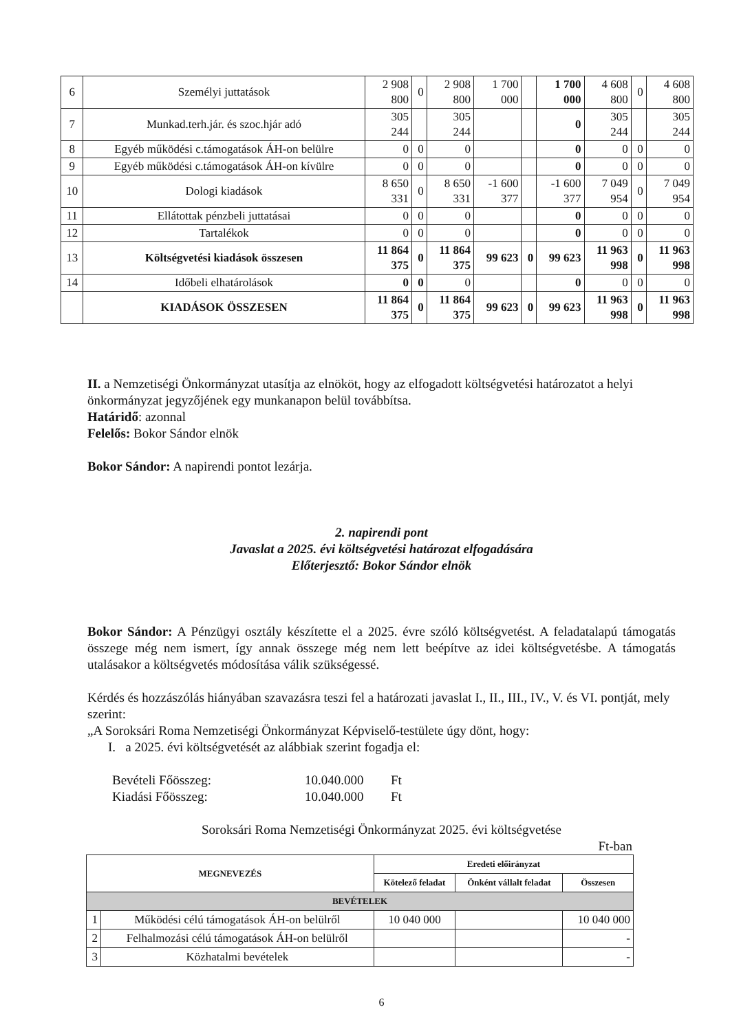| 6 | Személyi juttatások | 2 908 800 | 0 | 2 908 800 | 1 700 000 | | 1 700 000 | 4 608 800 | 0 | 4 608 800 |
| 7 | Munkad.terh.jár. és szoc.hjár adó | 305 244 | | 305 244 | | | 0 | 305 244 | | 305 244 |
| 8 | Egyéb működési c.támogatások ÁH-on belülre | 0 | 0 | 0 | | | 0 | 0 | 0 | 0 |
| 9 | Egyéb működési c.támogatások ÁH-on kívülre | 0 | 0 | 0 | | | 0 | 0 | 0 | 0 |
| 10 | Dologi kiadások | 8 650 331 | 0 | 8 650 331 | -1 600 377 | | -1 600 377 | 7 049 954 | 0 | 7 049 954 |
| 11 | Ellátottak pénzbeli juttatásai | 0 | 0 | 0 | | | 0 | 0 | 0 | 0 |
| 12 | Tartalékok | 0 | 0 | 0 | | | 0 | 0 | 0 | 0 |
| 13 | Költségvetési kiadások összesen | 11 864 375 | 0 | 11 864 375 | 99 623 | 0 | 99 623 | 11 963 998 | 0 | 11 963 998 |
| 14 | Időbeli elhatárolások | 0 | 0 | 0 | | | 0 | 0 | 0 | 0 |
| | KIADÁSOK ÖSSZESEN | 11 864 375 | 0 | 11 864 375 | 99 623 | 0 | 99 623 | 11 963 998 | 0 | 11 963 998 |
II. a Nemzetiségi Önkormányzat utasítja az elnököt, hogy az elfogadott költségvetési határozatot a helyi önkormányzat jegyzőjének egy munkanapon belül továbbítsa.
Határidő: azonnal
Felelős: Bokor Sándor elnök
Bokor Sándor: A napirendi pontot lezárja.
2. napirendi pont
Javaslat a 2025. évi költségvetési határozat elfogadására
Előterjesztő: Bokor Sándor elnök
Bokor Sándor: A Pénzügyi osztály készítette el a 2025. évre szóló költségvetést. A feladatalapú támogatás összege még nem ismert, így annak összege még nem lett beépítve az idei költségvetésbe. A támogatás utalásakor a költségvetés módosítása válik szükségessé.
Kérdés és hozzászólás hiányában szavazásra teszi fel a határozati javaslat I., II., III., IV., V. és VI. pontját, mely szerint:
„A Soroksári Roma Nemzetiségi Önkormányzat Képviselő-testülete úgy dönt, hogy:
I. a 2025. évi költségvetését az alábbiak szerint fogadja el:
Bevételi Főösszeg: 10.040.000 Ft
Kiadási Főösszeg: 10.040.000 Ft
Soroksári Roma Nemzetiségi Önkormányzat 2025. évi költségvetése
Ft-ban
| MEGNEVEZÉS | | Eredeti előirányzat | | |
| --- | --- | --- | --- | --- |
| | | Kötelező feladat | Önként vállalt feladat | Összesen |
| BEVÉTELEK | | | | |
| 1 | Működési célú támogatások ÁH-on belülről | 10 040 000 | | 10 040 000 |
| 2 | Felhalmozási célú támogatások ÁH-on belülről | | | - |
| 3 | Közhatalmi bevételek | | | - |
6